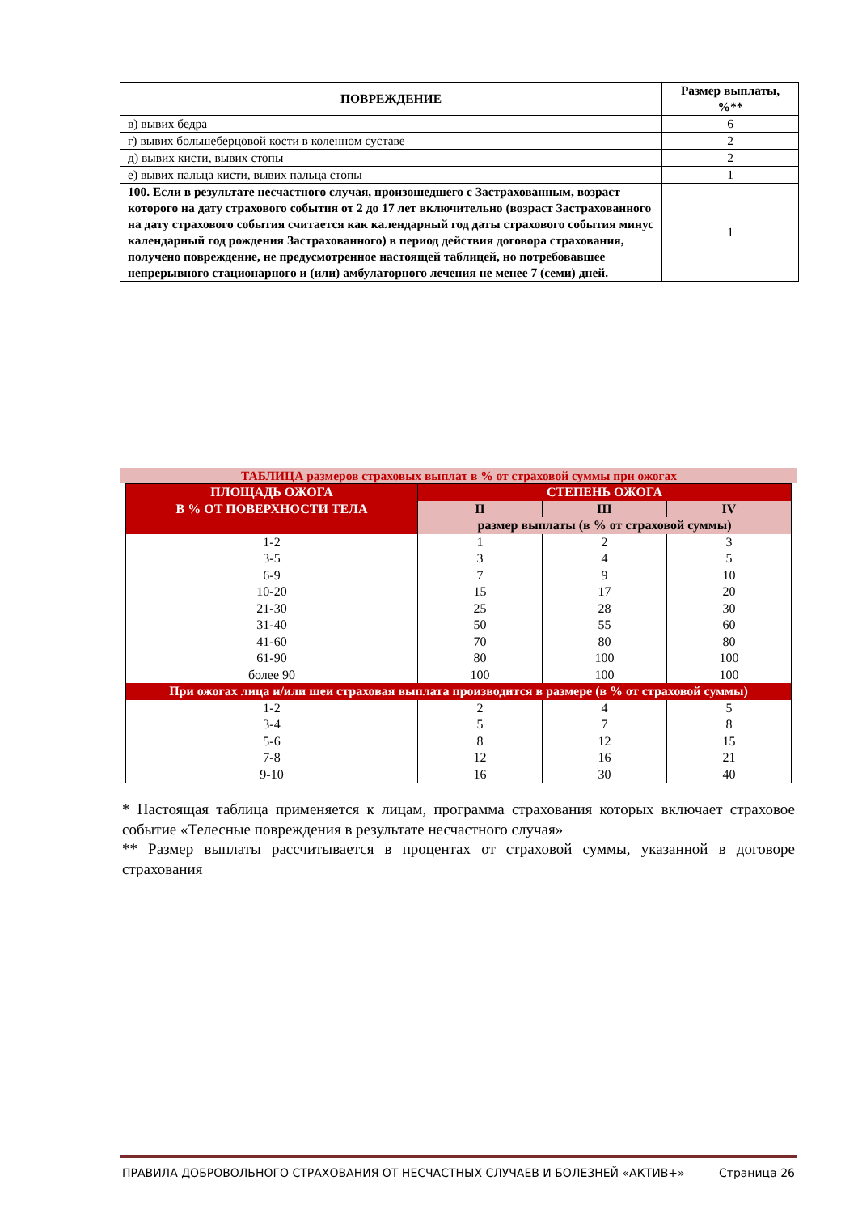| ПОВРЕЖДЕНИЕ | Размер выплаты, %** |
| --- | --- |
| в) вывих бедра | 6 |
| г) вывих большеберцовой кости в коленном суставе | 2 |
| д) вывих кисти, вывих стопы | 2 |
| е) вывих пальца кисти, вывих пальца стопы | 1 |
| 100. Если в результате несчастного случая, произошедшего с Застрахованным, возраст которого на дату страхового события от 2 до 17 лет включительно (возраст Застрахованного на дату страхового события считается как календарный год даты страхового события минус календарный год рождения Застрахованного) в период действия договора страхования, получено повреждение, не предусмотренное настоящей таблицей, но потребовавшее непрерывного стационарного и (или) амбулаторного лечения не менее 7 (семи) дней. | 1 |
ТАБЛИЦА размеров страховых выплат в % от страховой суммы при ожогах
| ПЛОЩАДЬ ОЖОГА В % ОТ ПОВЕРХНОСТИ ТЕЛА | СТЕПЕНЬ ОЖОГА | | |
| --- | --- | --- | --- |
| | II | III | IV |
| | размер выплаты (в % от страховой суммы) | | |
| 1-2 | 1 | 2 | 3 |
| 3-5 | 3 | 4 | 5 |
| 6-9 | 7 | 9 | 10 |
| 10-20 | 15 | 17 | 20 |
| 21-30 | 25 | 28 | 30 |
| 31-40 | 50 | 55 | 60 |
| 41-60 | 70 | 80 | 80 |
| 61-90 | 80 | 100 | 100 |
| более 90 | 100 | 100 | 100 |
| При ожогах лица и/или шеи страховая выплата производится в размере (в % от страховой суммы) | | | |
| 1-2 | 2 | 4 | 5 |
| 3-4 | 5 | 7 | 8 |
| 5-6 | 8 | 12 | 15 |
| 7-8 | 12 | 16 | 21 |
| 9-10 | 16 | 30 | 40 |
* Настоящая таблица применяется к лицам, программа страхования которых включает страховое событие «Телесные повреждения в результате несчастного случая»
** Размер выплаты рассчитывается в процентах от страховой суммы, указанной в договоре страхования
ПРАВИЛА ДОБРОВОЛЬНОГО СТРАХОВАНИЯ ОТ НЕСЧАСТНЫХ СЛУЧАЕВ И БОЛЕЗНЕЙ «АКТИВ+» Страница 26